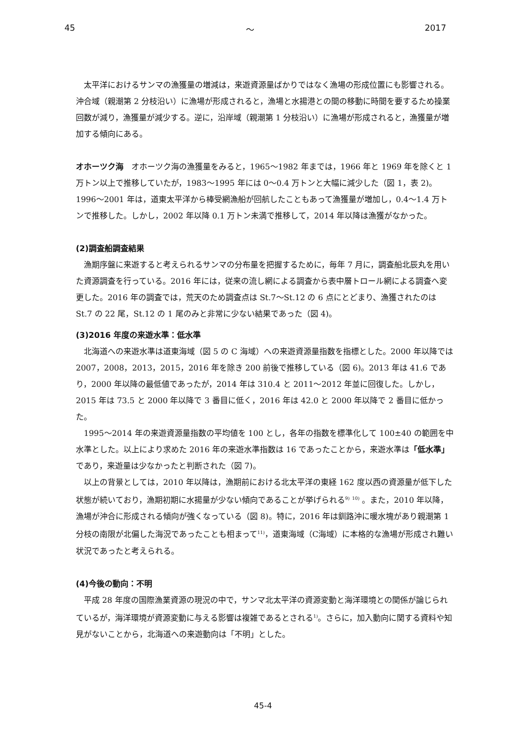45 ～ 2017
太平洋におけるサンマの漁獲量の増減は，来遊資源量ばかりではなく漁場の形成位置にも影響される。沖合域（親潮第 2 分枝沿い）に漁場が形成されると，漁場と水揚港との間の移動に時間を要するため操業回数が減り，漁獲量が減少する。逆に，沿岸域（親潮第 1 分枝沿い）に漁場が形成されると，漁獲量が増加する傾向にある。
オホーツク海　オホーツク海の漁獲量をみると，1965～1982 年までは，1966 年と 1969 年を除くと 1 万トン以上で推移していたが，1983～1995 年には 0～0.4 万トンと大幅に減少した（図 1，表 2)。1996～2001 年は，道東太平洋から棒受網漁船が回航したこともあって漁獲量が増加し，0.4～1.4 万トンで推移した。しかし，2002 年以降 0.1 万トン未満で推移して，2014 年以降は漁獲がなかった。
(2)調査船調査結果
漁期序盤に来遊すると考えられるサンマの分布量を把握するために，毎年 7 月に，調査船北辰丸を用いた資源調査を行っている。2016 年には，従来の流し網による調査から表中層トロール網による調査へ変更した。2016 年の調査では，荒天のため調査点は St.7～St.12 の 6 点にとどまり、漁獲されたのは St.7 の 22 尾，St.12 の 1 尾のみと非常に少ない結果であった（図 4)。
(3)2016 年度の来遊水準：低水準
北海道への来遊水準は道東海域（図 5 の C 海域）への来遊資源量指数を指標とした。2000 年以降では 2007，2008，2013，2015，2016 年を除き 200 前後で推移している（図 6)。2013 年は 41.6 であり，2000 年以降の最低値であったが，2014 年は 310.4 と 2011～2012 年並に回復した。しかし，2015 年は 73.5 と 2000 年以降で 3 番目に低く，2016 年は 42.0 と 2000 年以降で 2 番目に低かった。
1995～2014 年の来遊資源量指数の平均値を 100 とし，各年の指数を標準化して 100±40 の範囲を中水準とした。以上により求めた 2016 年の来遊水準指数は 16 であったことから，来遊水準は「低水準」であり，来遊量は少なかったと判断された（図 7)。
以上の背景としては，2010 年以降は，漁期前における北太平洋の東経 162 度以西の資源量が低下した状態が続いており，漁期初期に水揚量が少ない傾向であることが挙げられる<sup>9)</sup> <sup>10)</sup> 。また，2010 年以降，漁場が沖合に形成される傾向が強くなっている（図 8)。特に，2016 年は釧路沖に暖水塊があり親潮第 1 分枝の南限が北偏した海況であったことも相まって<sup>11)</sup>，道東海域（C海域）に本格的な漁場が形成され難い状況であったと考えられる。
(4)今後の動向：不明
平成 28 年度の国際漁業資源の現況の中で，サンマ北太平洋の資源変動と海洋環境との関係が論じられているが，海洋環境が資源変動に与える影響は複雑であるとされる<sup>1)</sup>。さらに，加入動向に関する資料や知見がないことから，北海道への来遊動向は「不明」とした。
45-4